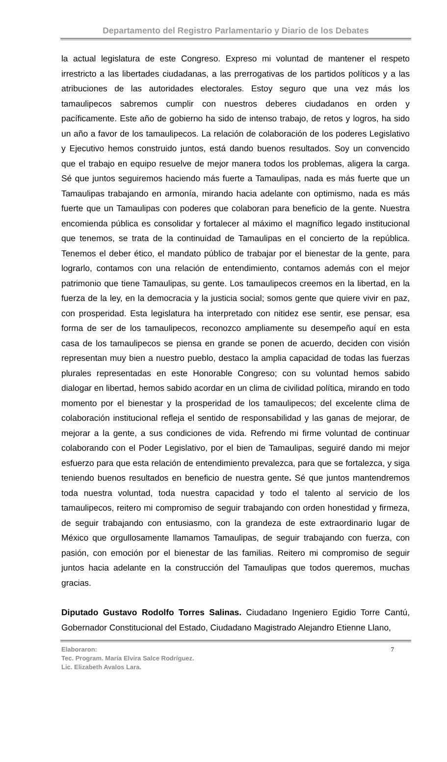Departamento del Registro Parlamentario y Diario de los Debates
la actual legislatura de este Congreso. Expreso mi voluntad de mantener el respeto irrestricto a las libertades ciudadanas, a las prerrogativas de los partidos políticos y a las atribuciones de las autoridades electorales. Estoy seguro que una vez más los tamaulipecos sabremos cumplir con nuestros deberes ciudadanos en orden y pacíficamente. Este año de gobierno ha sido de intenso trabajo, de retos y logros, ha sido un año a favor de los tamaulipecos. La relación de colaboración de los poderes Legislativo y Ejecutivo hemos construido juntos, está dando buenos resultados. Soy un convencido que el trabajo en equipo resuelve de mejor manera todos los problemas, aligera la carga. Sé que juntos seguiremos haciendo más fuerte a Tamaulipas, nada es más fuerte que un Tamaulipas trabajando en armonía, mirando hacia adelante con optimismo, nada es más fuerte que un Tamaulipas con poderes que colaboran para beneficio de la gente. Nuestra encomienda pública es consolidar y fortalecer al máximo el magnífico legado institucional que tenemos, se trata de la continuidad de Tamaulipas en el concierto de la república. Tenemos el deber ético, el mandato público de trabajar por el bienestar de la gente, para lograrlo, contamos con una relación de entendimiento, contamos además con el mejor patrimonio que tiene Tamaulipas, su gente. Los tamaulipecos creemos en la libertad, en la fuerza de la ley, en la democracia y la justicia social; somos gente que quiere vivir en paz, con prosperidad. Esta legislatura ha interpretado con nitidez ese sentir, ese pensar, esa forma de ser de los tamaulipecos, reconozco ampliamente su desempeño aquí en esta casa de los tamaulipecos se piensa en grande se ponen de acuerdo, deciden con visión representan muy bien a nuestro pueblo, destaco la amplia capacidad de todas las fuerzas plurales representadas en este Honorable Congreso; con su voluntad hemos sabido dialogar en libertad, hemos sabido acordar en un clima de civilidad política, mirando en todo momento por el bienestar y la prosperidad de los tamaulipecos; del excelente clima de colaboración institucional refleja el sentido de responsabilidad y las ganas de mejorar, de mejorar a la gente, a sus condiciones de vida. Refrendo mi firme voluntad de continuar colaborando con el Poder Legislativo, por el bien de Tamaulipas, seguiré dando mi mejor esfuerzo para que esta relación de entendimiento prevalezca, para que se fortalezca, y siga teniendo buenos resultados en beneficio de nuestra gente. Sé que juntos mantendremos toda nuestra voluntad, toda nuestra capacidad y todo el talento al servicio de los tamaulipecos, reitero mi compromiso de seguir trabajando con orden honestidad y firmeza, de seguir trabajando con entusiasmo, con la grandeza de este extraordinario lugar de México que orgullosamente llamamos Tamaulipas, de seguir trabajando con fuerza, con pasión, con emoción por el bienestar de las familias. Reitero mi compromiso de seguir juntos hacia adelante en la construcción del Tamaulipas que todos queremos, muchas gracias.
Diputado Gustavo Rodolfo Torres Salinas. Ciudadano Ingeniero Egidio Torre Cantú, Gobernador Constitucional del Estado, Ciudadano Magistrado Alejandro Etienne Llano,
7 Elaboraron:
Tec. Program. María Elvira Salce Rodríguez.
Lic. Elizabeth Avalos Lara.